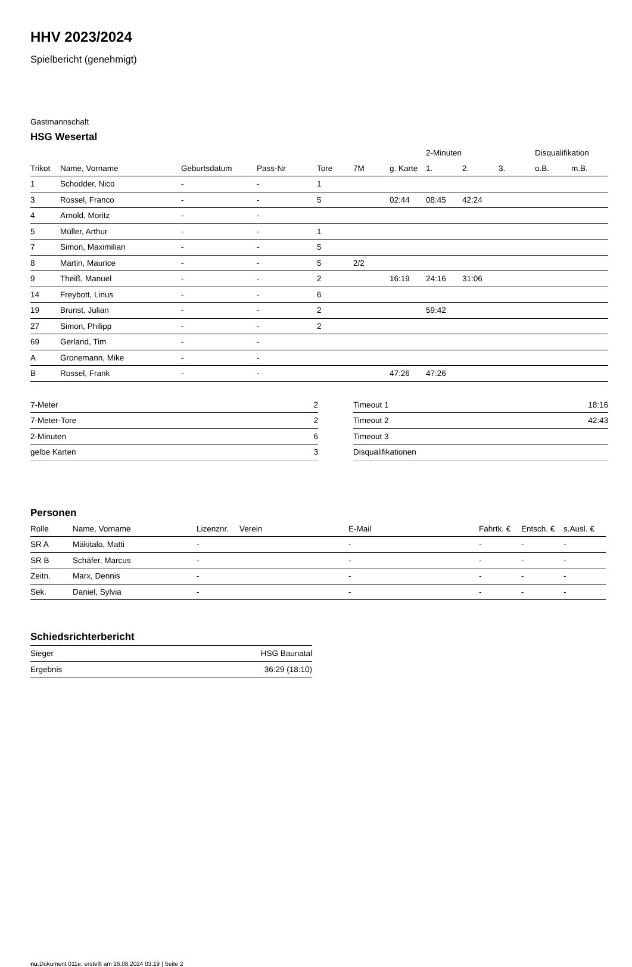HHV 2023/2024
Spielbericht (genehmigt)
Gastmannschaft
HSG Wesertal
| | | | | | | | 2-Minuten | | | Disqualifikation | |
| --- | --- | --- | --- | --- | --- | --- | --- | --- | --- | --- | --- |
| Trikot | Name, Vorname | Geburtsdatum | Pass-Nr | Tore | 7M | g. Karte | 1. | 2. | 3. | o.B. | m.B. |
| 1 | Schodder, Nico | - | - | 1 | | | | | | | |
| 3 | Rossel, Franco | - | - | 5 | | 02:44 | 08:45 | 42:24 | | | |
| 4 | Arnold, Moritz | - | - | | | | | | | | |
| 5 | Müller, Arthur | - | - | 1 | | | | | | | |
| 7 | Simon, Maximilian | - | - | 5 | | | | | | | |
| 8 | Martin, Maurice | - | - | 5 | 2/2 | | | | | | |
| 9 | Theiß, Manuel | - | - | 2 | | 16:19 | 24:16 | 31:06 | | | |
| 14 | Freybott, Linus | - | - | 6 | | | | | | | |
| 19 | Brunst, Julian | - | - | 2 | | | 59:42 | | | | |
| 27 | Simon, Philipp | - | - | 2 | | | | | | | |
| 69 | Gerland, Tim | - | - | | | | | | | | |
| A | Gronemann, Mike | - | - | | | | | | | | |
| B | Rossel, Frank | - | - | | | 47:26 | 47:26 | | | | |
| 7-Meter | 2 |
| 7-Meter-Tore | 2 |
| 2-Minuten | 6 |
| gelbe Karten | 3 |
| Timeout 1 | 18:16 |
| Timeout 2 | 42:43 |
| Timeout 3 | |
| Disqualifikationen | |
Personen
| Rolle | Name, Vorname | Lizenznr. | Verein | E-Mail | Fahrtk. € | Entsch. € | s.Ausl. € |
| --- | --- | --- | --- | --- | --- | --- | --- |
| SR A | Mäkitalo, Matti | - | | - | - | - | - |
| SR B | Schäfer, Marcus | - | | - | - | - | - |
| Zeitn. | Marx, Dennis | - | | - | - | - | - |
| Sek. | Daniel, Sylvia | - | | - | - | - | - |
Schiedsrichterbericht
| Sieger | HSG Baunatal |
| Ergebnis | 36:29 (18:10) |
nu.Dokument 011e, erstellt am 16.08.2024 03:19 | Seite 2